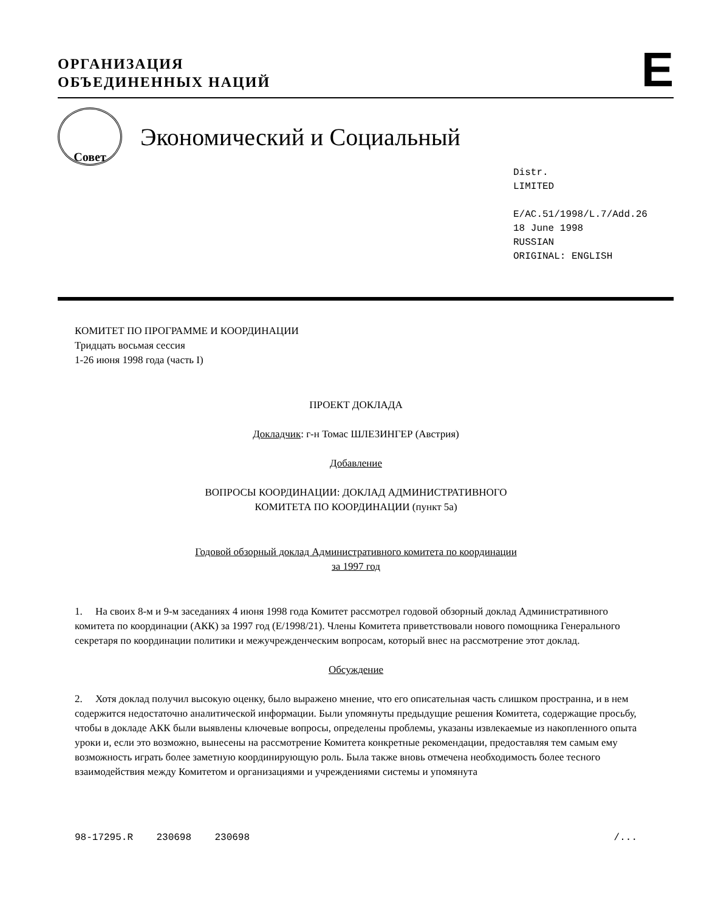ОРГАНИЗАЦИЯ
ОБЪЕДИНЕННЫХ НАЦИЙ
E
Совет
Экономический и Социальный
Distr.
LIMITED
E/AC.51/1998/L.7/Add.26
18 June 1998
RUSSIAN
ORIGINAL: ENGLISH
КОМИТЕТ ПО ПРОГРАММЕ И КООРДИНАЦИИ
Тридцать восьмая сессия
1-26 июня 1998 года (часть I)
ПРОЕКТ ДОКЛАДА
Докладчик: г-н Томас ШЛЕЗИНГЕР (Австрия)
Добавление
ВОПРОСЫ КООРДИНАЦИИ: ДОКЛАД АДМИНИСТРАТИВНОГО
КОМИТЕТА ПО КООРДИНАЦИИ (пункт 5a)
Годовой обзорный доклад Административного комитета по координации
за 1997 год
1. На своих 8-м и 9-м заседаниях 4 июня 1998 года Комитет рассмотрел годовой обзорный доклад Административного комитета по координации (АКК) за 1997 год (E/1998/21). Члены Комитета приветствовали нового помощника Генерального секретаря по координации политики и межучрежденческим вопросам, который внес на рассмотрение этот доклад.
Обсуждение
2. Хотя доклад получил высокую оценку, было выражено мнение, что его описательная часть слишком пространна, и в нем содержится недостаточно аналитической информации. Были упомянуты предыдущие решения Комитета, содержащие просьбу, чтобы в докладе АКК были выявлены ключевые вопросы, определены проблемы, указаны извлекаемые из накопленного опыта уроки и, если это возможно, вынесены на рассмотрение Комитета конкретные рекомендации, предоставляя тем самым ему возможность играть более заметную координирующую роль. Была также вновь отмечена необходимость более тесного взаимодействия между Комитетом и организациями и учреждениями системы и упомянута
98-17295.R 230698 230698 /...